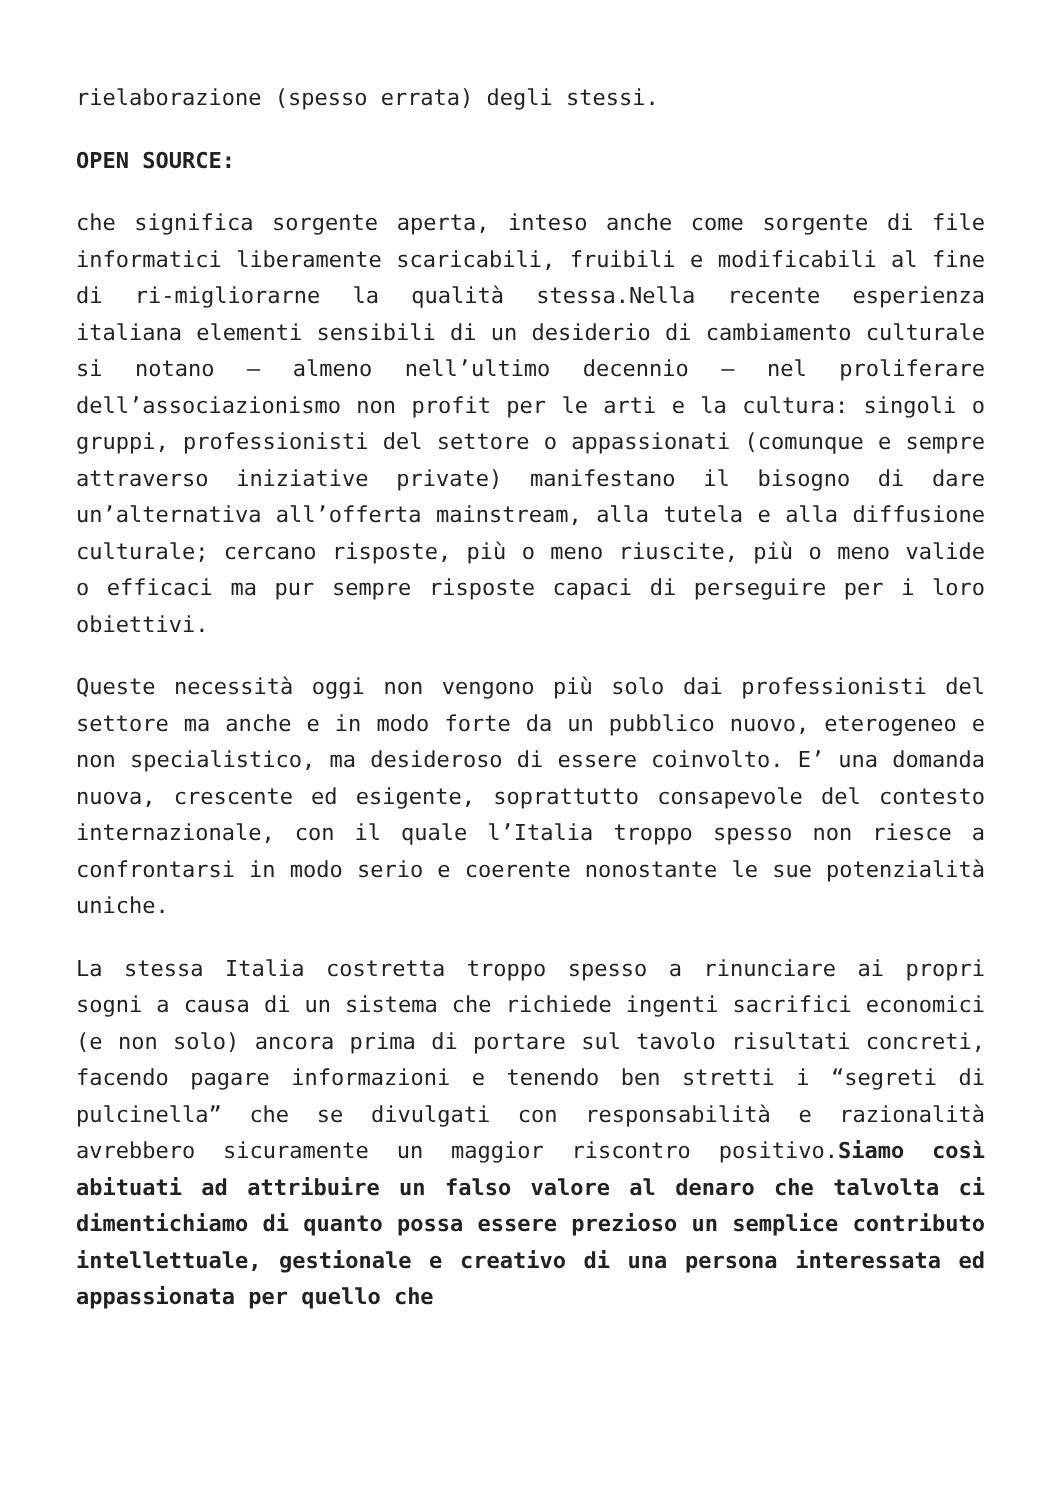rielaborazione (spesso errata) degli stessi.
OPEN SOURCE:
che significa sorgente aperta, inteso anche come sorgente di file informatici liberamente scaricabili, fruibili e modificabili al fine di ri-migliorarne la qualità stessa.Nella recente esperienza italiana elementi sensibili di un desiderio di cambiamento culturale si notano – almeno nell’ultimo decennio – nel proliferare dell’associazionismo non profit per le arti e la cultura: singoli o gruppi, professionisti del settore o appassionati (comunque e sempre attraverso iniziative private) manifestano il bisogno di dare un’alternativa all’offerta mainstream, alla tutela e alla diffusione culturale; cercano risposte, più o meno riuscite, più o meno valide o efficaci ma pur sempre risposte capaci di perseguire per i loro obiettivi.
Queste necessità oggi non vengono più solo dai professionisti del settore ma anche e in modo forte da un pubblico nuovo, eterogeneo e non specialistico, ma desideroso di essere coinvolto. E’ una domanda nuova, crescente ed esigente, soprattutto consapevole del contesto internazionale, con il quale l’Italia troppo spesso non riesce a confrontarsi in modo serio e coerente nonostante le sue potenzialità uniche.
La stessa Italia costretta troppo spesso a rinunciare ai propri sogni a causa di un sistema che richiede ingenti sacrifici economici (e non solo) ancora prima di portare sul tavolo risultati concreti, facendo pagare informazioni e tenendo ben stretti i “segreti di pulcinella” che se divulgati con responsabilità e razionalità avrebbero sicuramente un maggior riscontro positivo.Siamo così abituati ad attribuire un falso valore al denaro che talvolta ci dimentichiamo di quanto possa essere prezioso un semplice contributo intellettuale, gestionale e creativo di una persona interessata ed appassionata per quello che